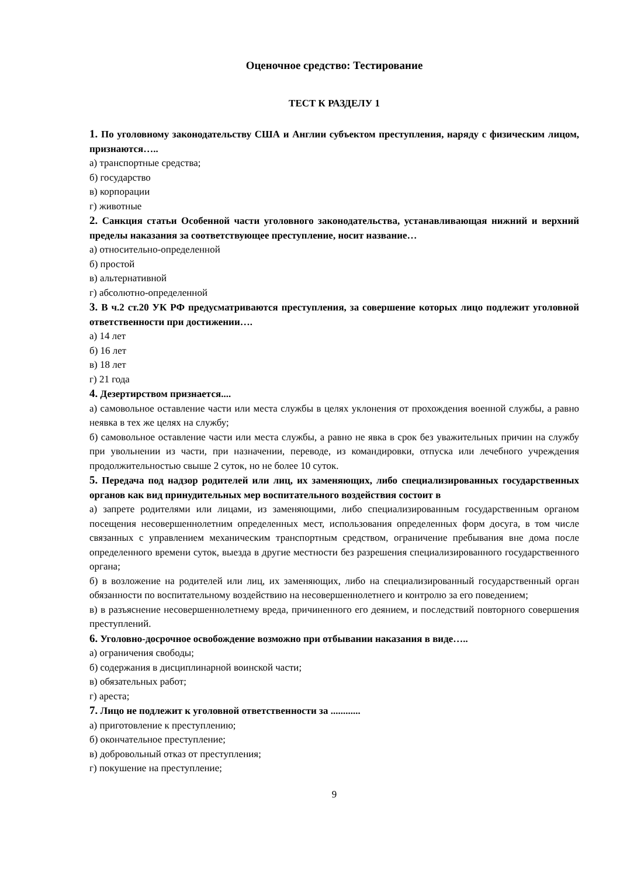Оценочное средство: Тестирование
ТЕСТ К РАЗДЕЛУ 1
1. По уголовному законодательству США и Англии субъектом преступления, наряду с физическим лицом, признаются…..
а) транспортные средства;
б) государство
в) корпорации
г) животные
2. Санкция статьи Особенной части уголовного законодательства, устанавливающая нижний и верхний пределы наказания за соответствующее преступление, носит название…
а) относительно-определенной
б) простой
в) альтернативной
г) абсолютно-определенной
3. В ч.2 ст.20 УК РФ предусматриваются преступления, за совершение которых лицо подлежит уголовной ответственности при достижении….
а) 14 лет
б) 16 лет
в) 18 лет
г) 21 года
4. Дезертирством признается....
а) самовольное оставление части или места службы в целях уклонения от прохождения военной службы, а равно неявка в тех же целях на службу;
б) самовольное оставление части или места службы, а равно не явка в срок без уважительных причин на службу при увольнении из части, при назначении, переводе, из командировки, отпуска или лечебного учреждения продолжительностью свыше 2 суток, но не более 10 суток.
5. Передача под надзор родителей или лиц, их заменяющих, либо специализированных государственных органов как вид принудительных мер воспитательного воздействия состоит в
а) запрете родителями или лицами, из заменяющими, либо специализированным государственным органом посещения несовершеннолетним определенных мест, использования определенных форм досуга, в том числе связанных с управлением механическим транспортным средством, ограничение пребывания вне дома после определенного времени суток, выезда в другие местности без разрешения специализированного государственного органа;
б) в возложение на родителей или лиц, их заменяющих, либо на специализированный государственный орган обязанности по воспитательному воздействию на несовершеннолетнего и контролю за его поведением;
в) в разъяснение несовершеннолетнему вреда, причиненного его деянием, и последствий повторного совершения преступлений.
6. Уголовно-досрочное освобождение возможно при отбывании наказания в виде…..
а) ограничения свободы;
б) содержания в дисциплинарной воинской части;
в) обязательных работ;
г) ареста;
7. Лицо не подлежит к уголовной ответственности за ............
а) приготовление к преступлению;
б) окончательное преступление;
в) добровольный отказ от преступления;
г) покушение на преступление;
9